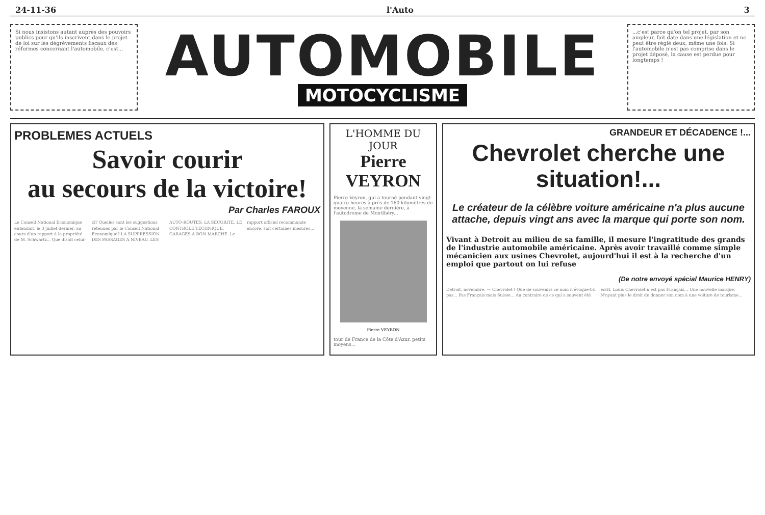24-11-36 l'Auto 3
Si nous insistons autant auprès des pouvoirs publics pour qu'ils inscrivent dans le projet de loi sur les dégrèvements fiscaux des réformes concernant l'automobile, c'est...
AUTOMOBILE
MOTOCYCLISME
...c'est parce qu'on tel projet, par son ampleur, fait date dans une législation et ne peut être réglé deux, même une fois. Si l'automobile n'est pas comprise dans le projet déposé, la cause est perdue pour longtemps !
PROBLEMES ACTUELS
Savoir courir
au secours de la victoire!
Par Charles FAROUX
Le Conseil National Economique entendait, le 3 juillet dernier, au cours d'un rapport à la propriété de M. Schwartz... Que disait celui-ci? Quelles sont les suggestions retenues par le Conseil National Economique? LA SUPPRESSION DES PASSAGES A NIVEAU. LES AUTO-ROUTES. LA SECURITE. LE CONTROLE TECHNIQUE. GARAGES A BON MARCHE. Le rapport officiel recommande encore, soit certaines mesures...
L'HOMME DU JOUR
Pierre VEYRON
Pierre Veyron, qui a tourné pendant vingt-quatre heures à près de 160 kilomètres de moyenne, la semaine dernière, à l'autodrome de Montlhéry...
Pierre VEYRON
tour de France de la Côte d'Azur, petits moyens...
GRANDEUR ET DÉCADENCE !...
Chevrolet cherche une situation!...
Le créateur de la célèbre voiture américaine n'a plus aucune attache, depuis vingt ans avec la marque qui porte son nom.
Vivant à Detroit au milieu de sa famille, il mesure l'ingratitude des grands de l'industrie automobile américaine. Après avoir travaillé comme simple mécanicien aux usines Chevrolet, aujourd'hui il est à la recherche d'un emploi que partout on lui refuse
(De notre envoyé spécial Maurice HENRY)
Detroit, novembre. — Chevrolet ! Que de souvenirs ce nom n'évoque-t-il pas... Pas Français mais Suisse... Au contraire de ce qui a souvent été écrit, Louis Chevrolet n'est pas Français... Une nouvelle marque. N'ayant plus le droit de donner son nom à une voiture de tourisme...